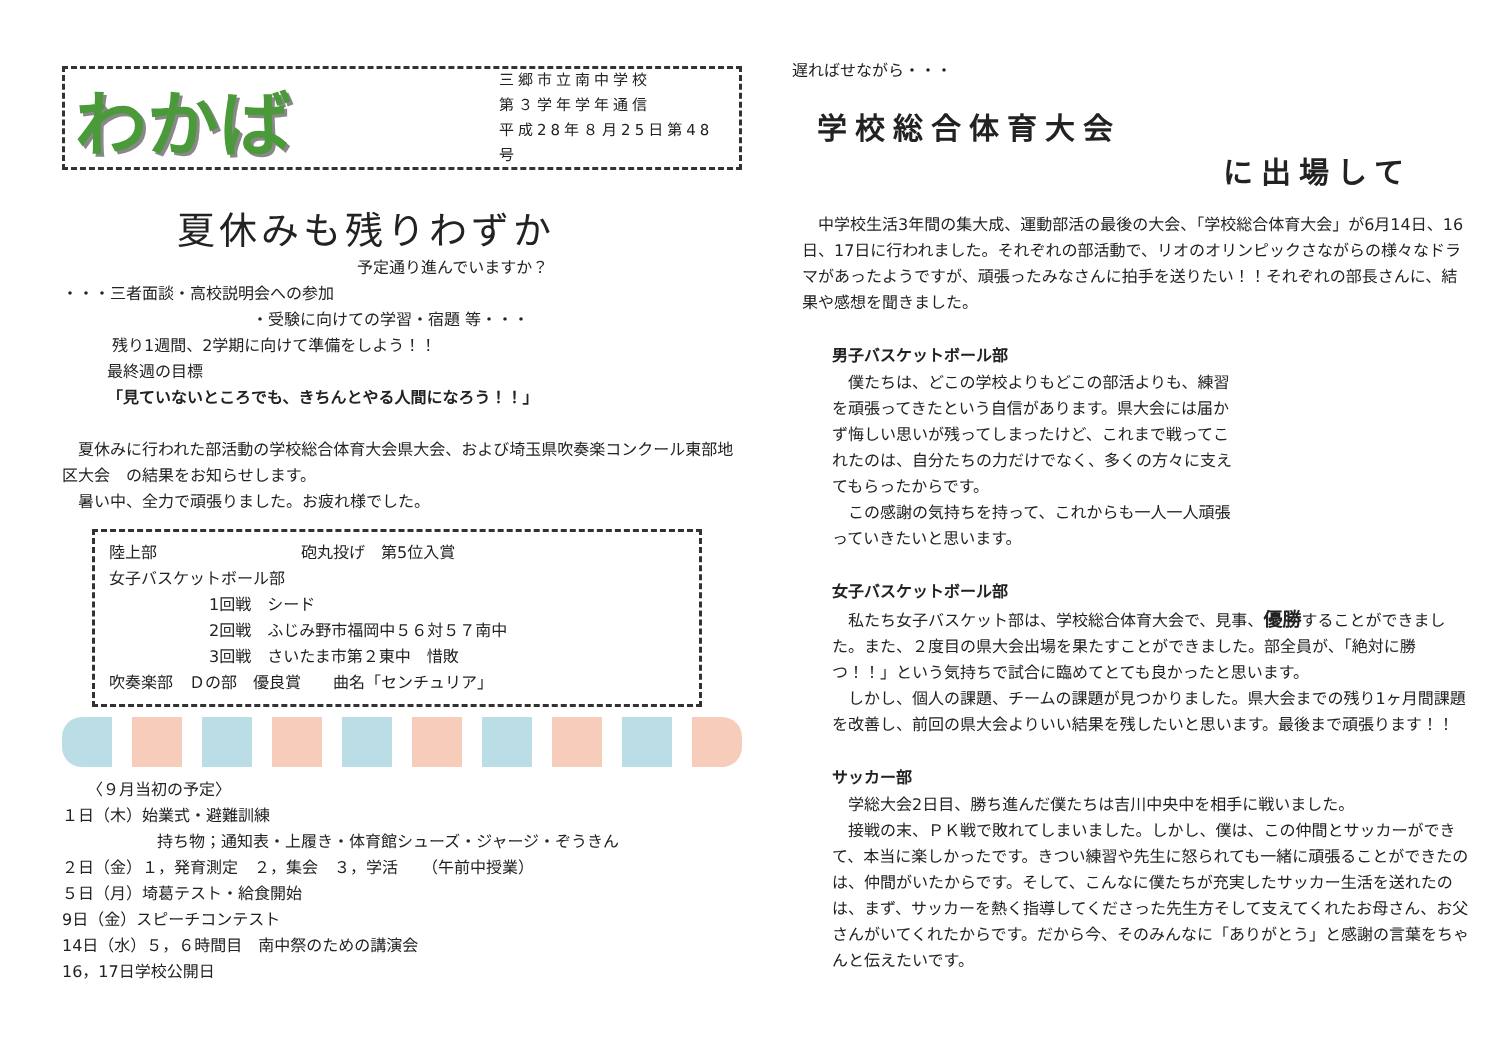わかば
三郷市立南中学校
第３学年学年通信
平成28年８月25日第48号
夏休みも残りわずか
予定通り進んでいますか？
・・・三者面談・高校説明会への参加
・受験に向けての学習・宿題 等・・・
残り1週間、2学期に向けて準備をしよう！！
最終週の目標
「見ていないところでも、きちんとやる人間になろう！！」
　夏休みに行われた部活動の学校総合体育大会県大会、および埼玉県吹奏楽コンクール東部地区大会　の結果をお知らせします。
　暑い中、全力で頑張りました。お疲れ様でした。
陸上部　　　　　　　　　砲丸投げ　第5位入賞
女子バスケットボール部
1回戦　シード
2回戦　ふじみ野市福岡中５６対５７南中
3回戦　さいたま市第２東中　惜敗
吹奏楽部　Ｄの部　優良賞　　曲名「センチュリア」
〈９月当初の予定〉
１日（木）始業式・避難訓練
持ち物；通知表・上履き・体育館シューズ・ジャージ・ぞうきん
２日（金）１，発育測定　２，集会　３，学活　　（午前中授業）
５日（月）埼葛テスト・給食開始
9日（金）スピーチコンテスト
14日（水）５，６時間目　南中祭のための講演会
16，17日学校公開日
遅ればせながら・・・
学校総合体育大会
に出場して
　中学校生活3年間の集大成、運動部活の最後の大会、「学校総合体育大会」が6月14日、16日、17日に行われました。それぞれの部活動で、リオのオリンピックさながらの様々なドラマがあったようですが、頑張ったみなさんに拍手を送りたい！！それぞれの部長さんに、結果や感想を聞きました。
男子バスケットボール部
　僕たちは、どこの学校よりもどこの部活よりも、練習を頑張ってきたという自信があります。県大会には届かず悔しい思いが残ってしまったけど、これまで戦ってこれたのは、自分たちの力だけでなく、多くの方々に支えてもらったからです。
　この感謝の気持ちを持って、これからも一人一人頑張っていきたいと思います。
女子バスケットボール部
　私たち女子バスケット部は、学校総合体育大会で、見事、優勝することができました。また、２度目の県大会出場を果たすことができました。部全員が、「絶対に勝つ！！」という気持ちで試合に臨めてとても良かったと思います。
　しかし、個人の課題、チームの課題が見つかりました。県大会までの残り1ヶ月間課題を改善し、前回の県大会よりいい結果を残したいと思います。最後まで頑張ります！！
サッカー部
　学総大会2日目、勝ち進んだ僕たちは吉川中央中を相手に戦いました。
　接戦の末、ＰＫ戦で敗れてしまいました。しかし、僕は、この仲間とサッカーができて、本当に楽しかったです。きつい練習や先生に怒られても一緒に頑張ることができたのは、仲間がいたからです。そして、こんなに僕たちが充実したサッカー生活を送れたのは、まず、サッカーを熱く指導してくださった先生方そして支えてくれたお母さん、お父さんがいてくれたからです。だから今、そのみんなに「ありがとう」と感謝の言葉をちゃんと伝えたいです。